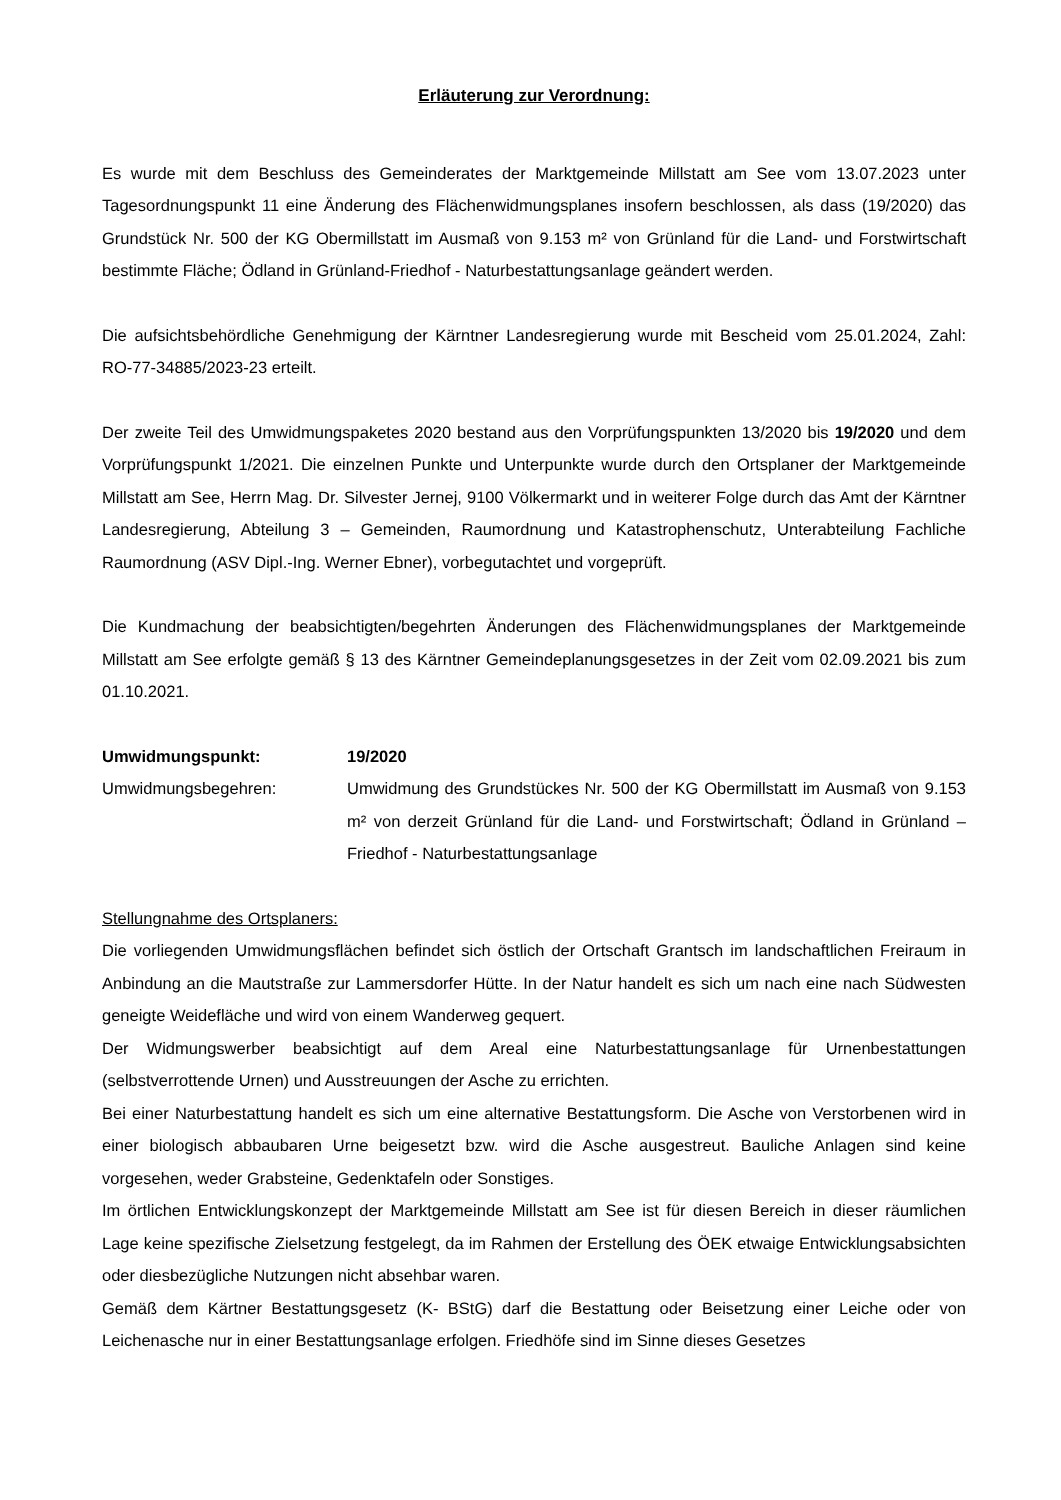Erläuterung zur Verordnung:
Es wurde mit dem Beschluss des Gemeinderates der Marktgemeinde Millstatt am See vom 13.07.2023 unter Tagesordnungspunkt 11 eine Änderung des Flächenwidmungsplanes insofern beschlossen, als dass (19/2020) das Grundstück Nr. 500 der KG Obermillstatt im Ausmaß von 9.153 m² von Grünland für die Land- und Forstwirtschaft bestimmte Fläche; Ödland in Grünland-Friedhof - Naturbestattungsanlage geändert werden.
Die aufsichtsbehördliche Genehmigung der Kärntner Landesregierung wurde mit Bescheid vom 25.01.2024, Zahl: RO-77-34885/2023-23 erteilt.
Der zweite Teil des Umwidmungspaketes 2020 bestand aus den Vorprüfungspunkten 13/2020 bis 19/2020 und dem Vorprüfungspunkt 1/2021. Die einzelnen Punkte und Unterpunkte wurde durch den Ortsplaner der Marktgemeinde Millstatt am See, Herrn Mag. Dr. Silvester Jernej, 9100 Völkermarkt und in weiterer Folge durch das Amt der Kärntner Landesregierung, Abteilung 3 – Gemeinden, Raumordnung und Katastrophenschutz, Unterabteilung Fachliche Raumordnung (ASV Dipl.-Ing. Werner Ebner), vorbegutachtet und vorgeprüft.
Die Kundmachung der beabsichtigten/begehrten Änderungen des Flächenwidmungsplanes der Marktgemeinde Millstatt am See erfolgte gemäß § 13 des Kärntner Gemeindeplanungsgesetzes in der Zeit vom 02.09.2021 bis zum 01.10.2021.
Umwidmungspunkt: 19/2020
Umwidmungsbegehren: Umwidmung des Grundstückes Nr. 500 der KG Obermillstatt im Ausmaß von 9.153 m² von derzeit Grünland für die Land- und Forstwirtschaft; Ödland in Grünland – Friedhof - Naturbestattungsanlage
Stellungnahme des Ortsplaners:
Die vorliegenden Umwidmungsflächen befindet sich östlich der Ortschaft Grantsch im landschaftlichen Freiraum in Anbindung an die Mautstraße zur Lammersdorfer Hütte. In der Natur handelt es sich um nach eine nach Südwesten geneigte Weidefläche und wird von einem Wanderweg gequert.
Der Widmungswerber beabsichtigt auf dem Areal eine Naturbestattungsanlage für Urnenbestattungen (selbstverrottende Urnen) und Ausstreuungen der Asche zu errichten.
Bei einer Naturbestattung handelt es sich um eine alternative Bestattungsform. Die Asche von Verstorbenen wird in einer biologisch abbaubaren Urne beigesetzt bzw. wird die Asche ausgestreut. Bauliche Anlagen sind keine vorgesehen, weder Grabsteine, Gedenktafeln oder Sonstiges.
Im örtlichen Entwicklungskonzept der Marktgemeinde Millstatt am See ist für diesen Bereich in dieser räumlichen Lage keine spezifische Zielsetzung festgelegt, da im Rahmen der Erstellung des ÖEK etwaige Entwicklungsabsichten oder diesbezügliche Nutzungen nicht absehbar waren.
Gemäß dem Kärtner Bestattungsgesetz (K- BStG) darf die Bestattung oder Beisetzung einer Leiche oder von Leichenasche nur in einer Bestattungsanlage erfolgen. Friedhöfe sind im Sinne dieses Gesetzes